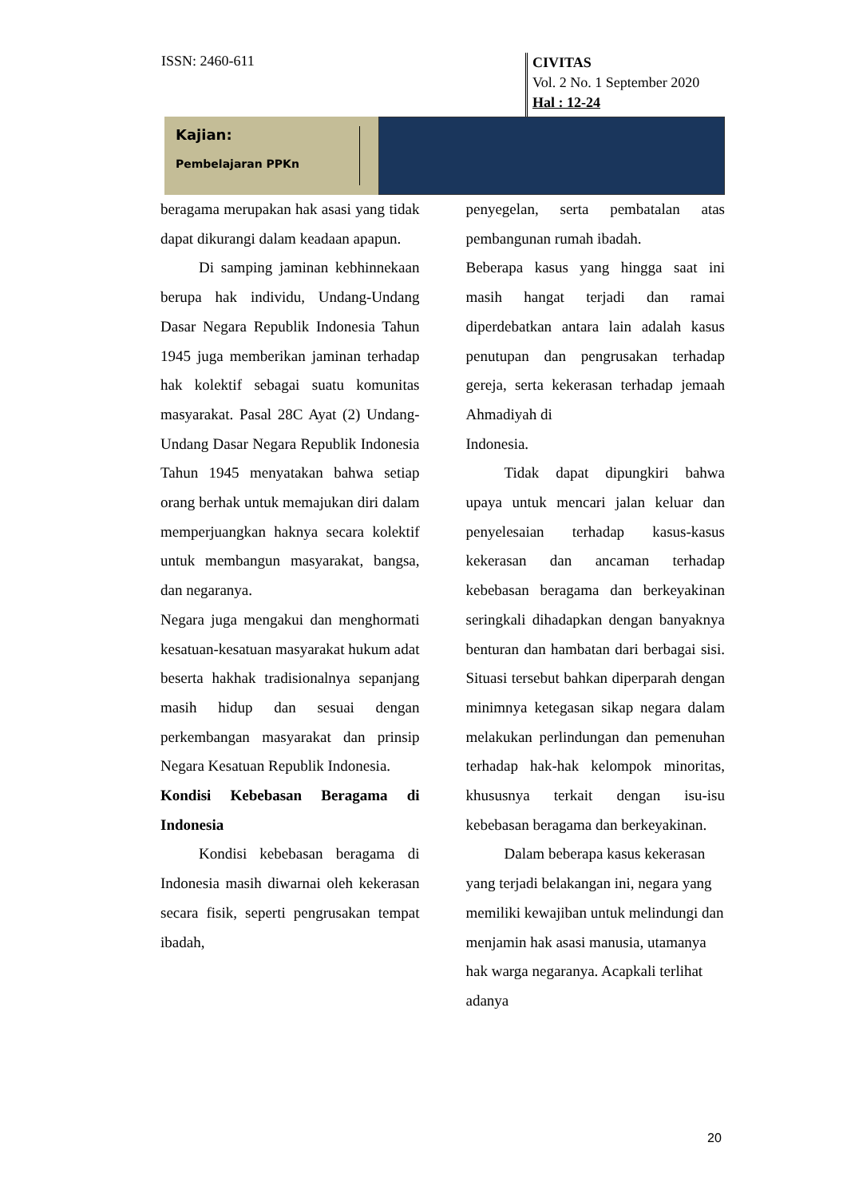ISSN: 2460-611
CIVITAS
Vol. 2 No. 1 September 2020
Hal : 12-24
Kajian:
Pembelajaran PPKn
beragama merupakan hak asasi yang tidak dapat dikurangi dalam keadaan apapun.
Di samping jaminan kebhinnekaan berupa hak individu, Undang-Undang Dasar Negara Republik Indonesia Tahun 1945 juga memberikan jaminan terhadap hak kolektif sebagai suatu komunitas masyarakat. Pasal 28C Ayat (2) Undang-Undang Dasar Negara Republik Indonesia Tahun 1945 menyatakan bahwa setiap orang berhak untuk memajukan diri dalam memperjuangkan haknya secara kolektif untuk membangun masyarakat, bangsa, dan negaranya.
Negara juga mengakui dan menghormati kesatuan-kesatuan masyarakat hukum adat beserta hakhak tradisionalnya sepanjang masih hidup dan sesuai dengan perkembangan masyarakat dan prinsip Negara Kesatuan Republik Indonesia.
Kondisi Kebebasan Beragama di Indonesia
Kondisi kebebasan beragama di Indonesia masih diwarnai oleh kekerasan secara fisik, seperti pengrusakan tempat ibadah,
penyegelan, serta pembatalan atas pembangunan rumah ibadah.
Beberapa kasus yang hingga saat ini masih hangat terjadi dan ramai diperdebatkan antara lain adalah kasus penutupan dan pengrusakan terhadap gereja, serta kekerasan terhadap jemaah Ahmadiyah di
Indonesia.
Tidak dapat dipungkiri bahwa upaya untuk mencari jalan keluar dan penyelesaian terhadap kasus-kasus kekerasan dan ancaman terhadap kebebasan beragama dan berkeyakinan seringkali dihadapkan dengan banyaknya benturan dan hambatan dari berbagai sisi. Situasi tersebut bahkan diperparah dengan minimnya ketegasan sikap negara dalam melakukan perlindungan dan pemenuhan terhadap hak-hak kelompok minoritas, khususnya terkait dengan isu-isu kebebasan beragama dan berkeyakinan.
Dalam beberapa kasus kekerasan yang terjadi belakangan ini, negara yang memiliki kewajiban untuk melindungi dan menjamin hak asasi manusia, utamanya hak warga negaranya. Acapkali terlihat adanya
20